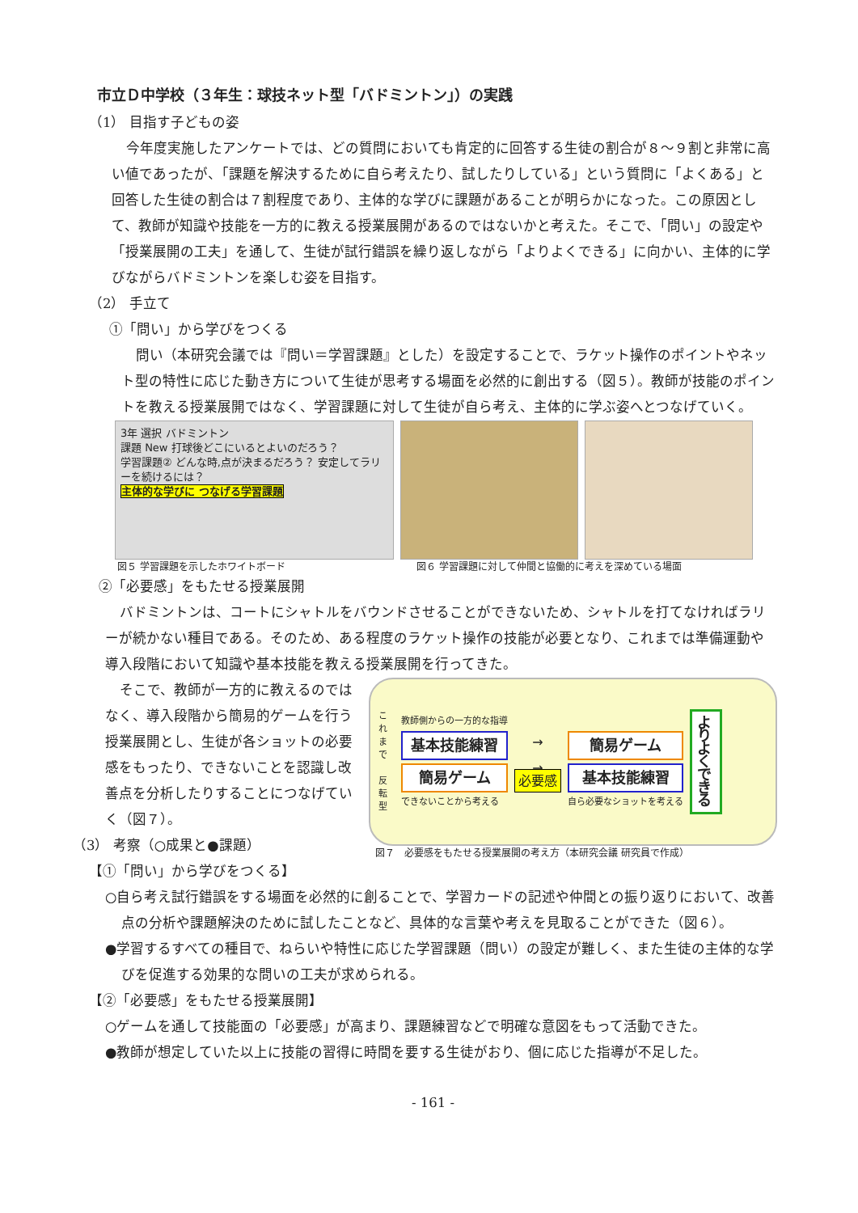市立Ｄ中学校（３年生：球技ネット型「バドミントン」）の実践
（1） 目指す子どもの姿
今年度実施したアンケートでは、どの質問においても肯定的に回答する生徒の割合が８～９割と非常に高い値であったが、「課題を解決するために自ら考えたり、試したりしている」という質問に「よくある」と回答した生徒の割合は７割程度であり、主体的な学びに課題があることが明らかになった。この原因として、教師が知識や技能を一方的に教える授業展開があるのではないかと考えた。そこで、「問い」の設定や「授業展開の工夫」を通して、生徒が試行錯誤を繰り返しながら「よりよくできる」に向かい、主体的に学びながらバドミントンを楽しむ姿を目指す。
（2） 手立て
①「問い」から学びをつくる
問い（本研究会議では『問い＝学習課題』とした）を設定することで、ラケット操作のポイントやネット型の特性に応じた動き方について生徒が思考する場面を必然的に創出する（図５）。教師が技能のポイントを教える授業展開ではなく、学習課題に対して生徒が自ら考え、主体的に学ぶ姿へとつなげていく。
3年 選択 バドミントン
課題 New 打球後どこにいるとよいのだろう？
学習課題② どんな時,点が決まるだろう？ 安定してラリーを続けるには？
主体的な学びに つなげる学習課題
図５ 学習課題を示したホワイトボード 図６ 学習課題に対して仲間と協働的に考えを深めている場面
②「必要感」をもたせる授業展開
バドミントンは、コートにシャトルをバウンドさせることができないため、シャトルを打てなければラリーが続かない種目である。そのため、ある程度のラケット操作の技能が必要となり、これまでは準備運動や導入段階において知識や基本技能を教える授業展開を行ってきた。
そこで、教師が一方的に教えるのではなく、導入段階から簡易的ゲームを行う授業展開とし、生徒が各ショットの必要感をもったり、できないことを認識し改善点を分析したりすることにつなげていく（図７）。
（3） 考察（○成果と●課題）
【①「問い」から学びをつくる】
これまで
反転型
教師側からの一方的な指導
基本技能練習
簡易ゲーム
できないことから考える
→
→
必要感
簡易ゲーム
基本技能練習
自ら必要なショットを考える
よりよくできる
図７　必要感をもたせる授業展開の考え方（本研究会議 研究員で作成）
○自ら考え試行錯誤をする場面を必然的に創ることで、学習カードの記述や仲間との振り返りにおいて、改善点の分析や課題解決のために試したことなど、具体的な言葉や考えを見取ることができた（図６）。
●学習するすべての種目で、ねらいや特性に応じた学習課題（問い）の設定が難しく、また生徒の主体的な学びを促進する効果的な問いの工夫が求められる。
【②「必要感」をもたせる授業展開】
○ゲームを通して技能面の「必要感」が高まり、課題練習などで明確な意図をもって活動できた。
●教師が想定していた以上に技能の習得に時間を要する生徒がおり、個に応じた指導が不足した。
- 161 -